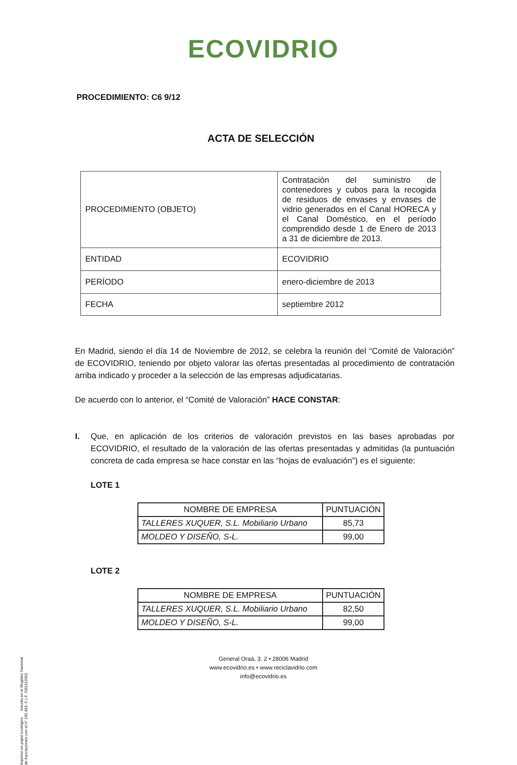ECOVIDRIO
PROCEDIMIENTO: C6 9/12
ACTA DE SELECCIÓN
| PROCEDIMIENTO (OBJETO) | Contratación del suministro de contenedores y cubos para la recogida de residuos de envases y envases de vidrio generados en el Canal HORECA y el Canal Doméstico, en el período comprendido desde 1 de Enero de 2013 a 31 de diciembre de 2013. |
| ENTIDAD | ECOVIDRIO |
| PERÍODO | enero-diciembre de 2013 |
| FECHA | septiembre 2012 |
En Madrid, siendo el día 14 de Noviembre de 2012, se celebra la reunión del “Comité de Valoración” de ECOVIDRIO, teniendo por objeto valorar las ofertas presentadas al procedimiento de contratación arriba indicado y proceder a la selección de las empresas adjudicatarias.
De acuerdo con lo anterior, el “Comité de Valoración” HACE CONSTAR:
I. Que, en aplicación de los criterios de valoración previstos en las bases aprobadas por ECOVIDRIO, el resultado de la valoración de las ofertas presentadas y admitidas (la puntuación concreta de cada empresa se hace constar en las “hojas de evaluación”) es el siguiente:
LOTE 1
| NOMBRE DE EMPRESA | PUNTUACIÓN |
| --- | --- |
| TALLERES XUQUER, S.L. Mobiliario Urbano | 85,73 |
| MOLDEO Y DISEÑO, S-L. | 99,00 |
LOTE 2
| NOMBRE DE EMPRESA | PUNTUACIÓN |
| --- | --- |
| TALLERES XUQUER, S.L. Mobiliario Urbano | 82,50 |
| MOLDEO Y DISEÑO, S-L. | 99,00 |
General Oraá, 3. 2 • 28006 Madrid
www.ecovidrio.es • www.reciclavidrio.com
info@ecovidrio.es
Impreso en papel ecológico Inscrita en el Registro Nacional de Asociaciones con el nº 160.493. C.I.F. G81312001